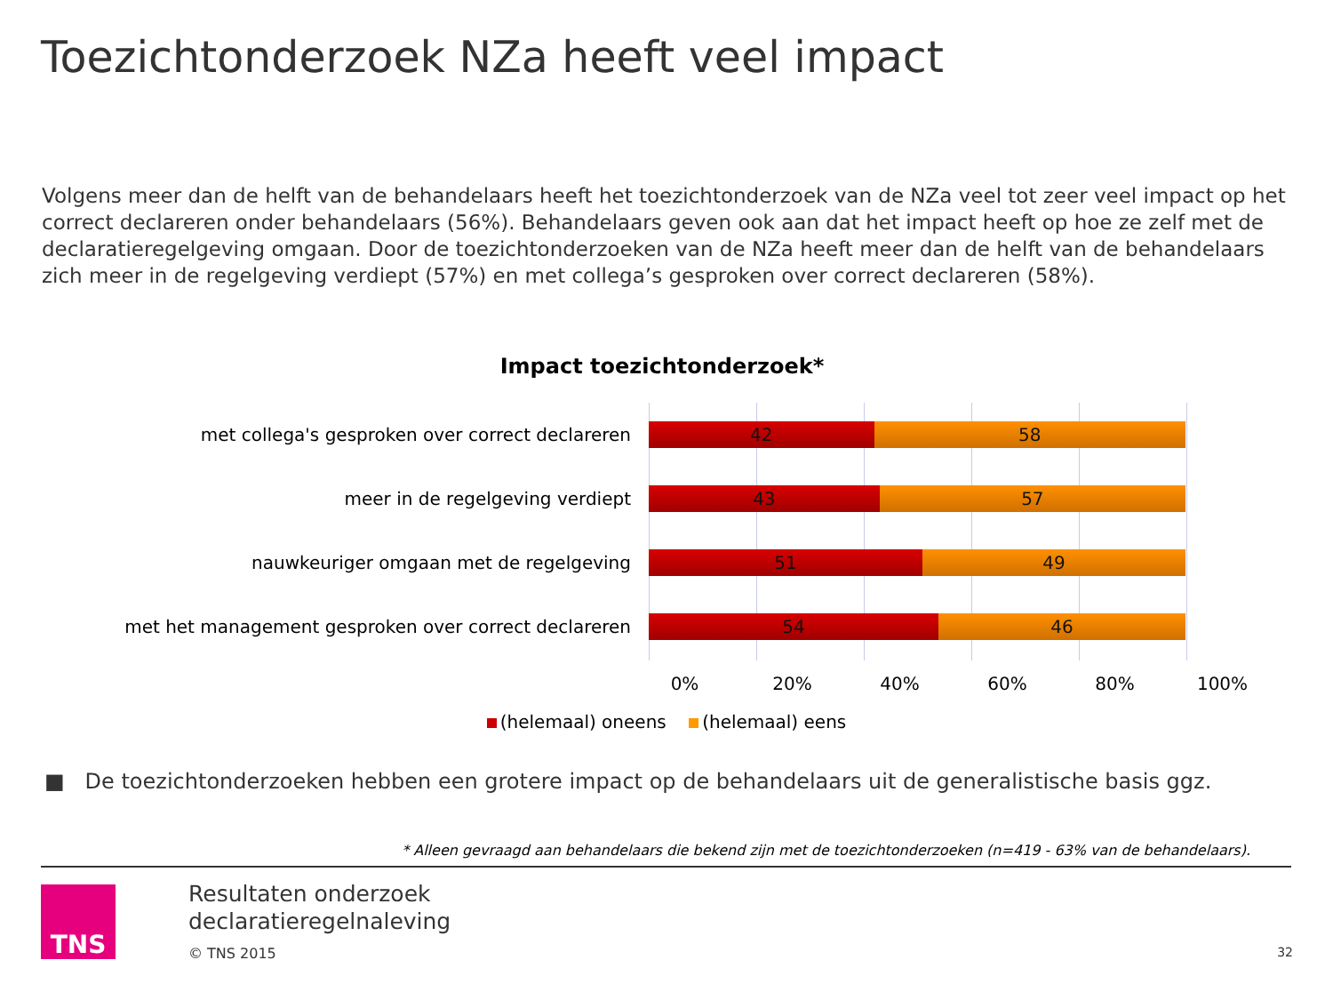Toezichtonderzoek NZa heeft veel impact
Volgens meer dan de helft van de behandelaars heeft het toezichtonderzoek van de NZa veel tot zeer veel impact op het correct declareren onder behandelaars (56%). Behandelaars geven ook aan dat het impact heeft op hoe ze zelf met de declaratieregelgeving omgaan. Door de toezichtonderzoeken van de NZa heeft meer dan de helft van de behandelaars zich meer in de regelgeving verdiept (57%) en met collega’s gesproken over correct declareren (58%).
Impact toezichtonderzoek*
met collega's gesproken over correct declareren
42 58
meer in de regelgeving verdiept
43 57
nauwkeuriger omgaan met de regelgeving
51 49
met het management gesproken over correct declareren
54 46
0% 20% 40% 60% 80% 100%
(helemaal) oneens (helemaal) eens
■ De toezichtonderzoeken hebben een grotere impact op de behandelaars uit de generalistische basis ggz.
* Alleen gevraagd aan behandelaars die bekend zijn met de toezichtonderzoeken (n=419 - 63% van de behandelaars).
TNS
Resultaten onderzoek
declaratieregelnaleving
© TNS 2015 32